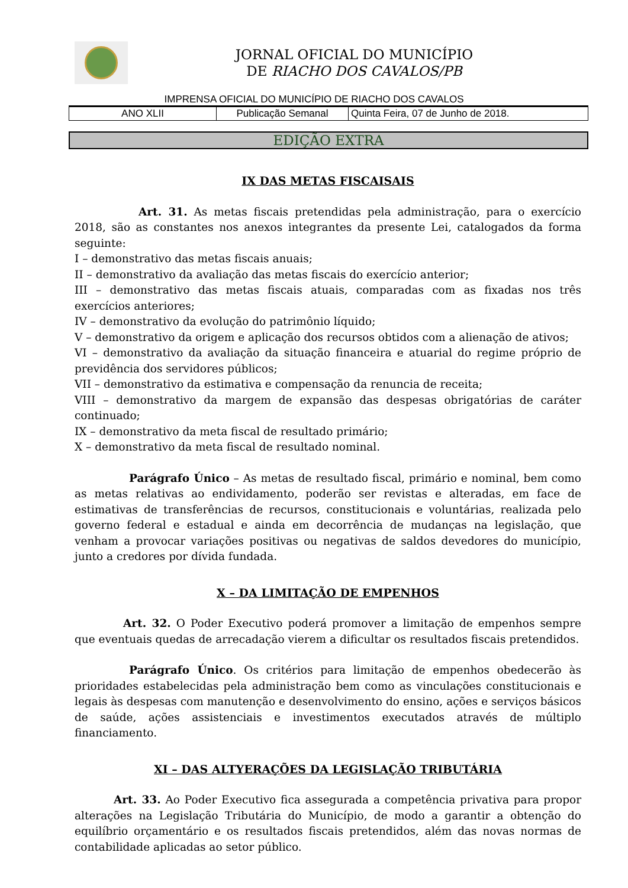JORNAL OFICIAL DO MUNICÍPIO
DE RIACHO DOS CAVALOS/PB
IMPRENSA OFICIAL DO MUNICÍPIO DE RIACHO DOS CAVALOS
| ANO XLII | Publicação Semanal | Quinta Feira, 07 de Junho de 2018. |
EDIÇÃO EXTRA
IX DAS METAS FISCAISAIS
Art. 31. As metas fiscais pretendidas pela administração, para o exercício 2018, são as constantes nos anexos integrantes da presente Lei, catalogados da forma seguinte:
I – demonstrativo das metas fiscais anuais;
II – demonstrativo da avaliação das metas fiscais do exercício anterior;
III – demonstrativo das metas fiscais atuais, comparadas com as fixadas nos três exercícios anteriores;
IV – demonstrativo da evolução do patrimônio líquido;
V – demonstrativo da origem e aplicação dos recursos obtidos com a alienação de ativos;
VI – demonstrativo da avaliação da situação financeira e atuarial do regime próprio de previdência dos servidores públicos;
VII – demonstrativo da estimativa e compensação da renuncia de receita;
VIII – demonstrativo da margem de expansão das despesas obrigatórias de caráter continuado;
IX – demonstrativo da meta fiscal de resultado primário;
X – demonstrativo da meta fiscal de resultado nominal.
Parágrafo Único – As metas de resultado fiscal, primário e nominal, bem como as metas relativas ao endividamento, poderão ser revistas e alteradas, em face de estimativas de transferências de recursos, constitucionais e voluntárias, realizada pelo governo federal e estadual e ainda em decorrência de mudanças na legislação, que venham a provocar variações positivas ou negativas de saldos devedores do município, junto a credores por dívida fundada.
X – DA LIMITAÇÃO DE EMPENHOS
Art. 32. O Poder Executivo poderá promover a limitação de empenhos sempre que eventuais quedas de arrecadação vierem a dificultar os resultados fiscais pretendidos.
Parágrafo Único. Os critérios para limitação de empenhos obedecerão às prioridades estabelecidas pela administração bem como as vinculações constitucionais e legais às despesas com manutenção e desenvolvimento do ensino, ações e serviços básicos de saúde, ações assistenciais e investimentos executados através de múltiplo financiamento.
XI – DAS ALTYERAÇÕES DA LEGISLAÇÃO TRIBUTÁRIA
Art. 33. Ao Poder Executivo fica assegurada a competência privativa para propor alterações na Legislação Tributária do Município, de modo a garantir a obtenção do equilíbrio orçamentário e os resultados fiscais pretendidos, além das novas normas de contabilidade aplicadas ao setor público.